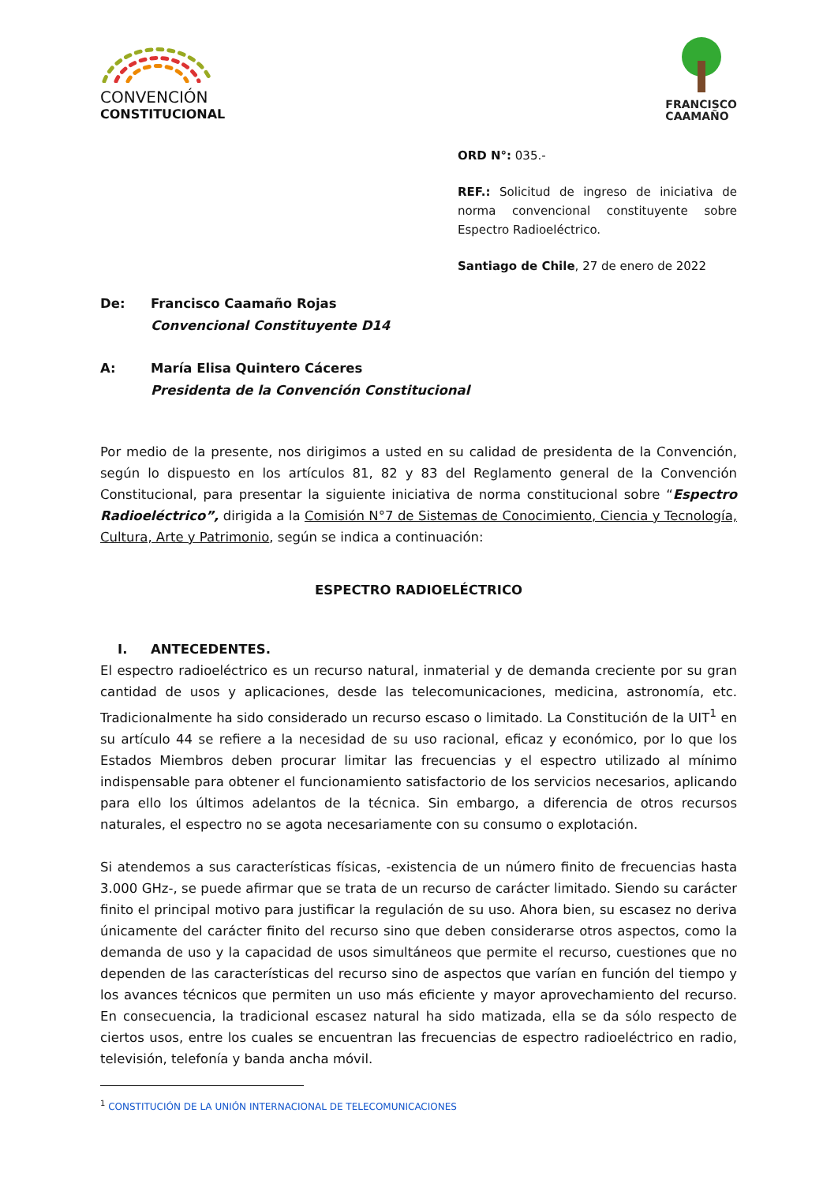CONVENCIÓN
CONSTITUCIONAL
FRANCISCO
CAAMAÑO
ORD N°: 035.-
REF.: Solicitud de ingreso de iniciativa de norma convencional constituyente sobre Espectro Radioeléctrico.
Santiago de Chile, 27 de enero de 2022
De: Francisco Caamaño Rojas
Convencional Constituyente D14
A: María Elisa Quintero Cáceres
Presidenta de la Convención Constitucional
Por medio de la presente, nos dirigimos a usted en su calidad de presidenta de la Convención, según lo dispuesto en los artículos 81, 82 y 83 del Reglamento general de la Convención Constitucional, para presentar la siguiente iniciativa de norma constitucional sobre “Espectro Radioeléctrico”, dirigida a la Comisión N°7 de Sistemas de Conocimiento, Ciencia y Tecnología, Cultura, Arte y Patrimonio, según se indica a continuación:
ESPECTRO RADIOELÉCTRICO
I. ANTECEDENTES.
El espectro radioeléctrico es un recurso natural, inmaterial y de demanda creciente por su gran cantidad de usos y aplicaciones, desde las telecomunicaciones, medicina, astronomía, etc. Tradicionalmente ha sido considerado un recurso escaso o limitado. La Constitución de la UIT<sup>1</sup> en su artículo 44 se refiere a la necesidad de su uso racional, eficaz y económico, por lo que los Estados Miembros deben procurar limitar las frecuencias y el espectro utilizado al mínimo indispensable para obtener el funcionamiento satisfactorio de los servicios necesarios, aplicando para ello los últimos adelantos de la técnica. Sin embargo, a diferencia de otros recursos naturales, el espectro no se agota necesariamente con su consumo o explotación.
Si atendemos a sus características físicas, -existencia de un número finito de frecuencias hasta 3.000 GHz-, se puede afirmar que se trata de un recurso de carácter limitado. Siendo su carácter finito el principal motivo para justificar la regulación de su uso. Ahora bien, su escasez no deriva únicamente del carácter finito del recurso sino que deben considerarse otros aspectos, como la demanda de uso y la capacidad de usos simultáneos que permite el recurso, cuestiones que no dependen de las características del recurso sino de aspectos que varían en función del tiempo y los avances técnicos que permiten un uso más eficiente y mayor aprovechamiento del recurso. En consecuencia, la tradicional escasez natural ha sido matizada, ella se da sólo respecto de ciertos usos, entre los cuales se encuentran las frecuencias de espectro radioeléctrico en radio, televisión, telefonía y banda ancha móvil.
<sup>1</sup> CONSTITUCIÓN DE LA UNIÓN INTERNACIONAL DE TELECOMUNICACIONES